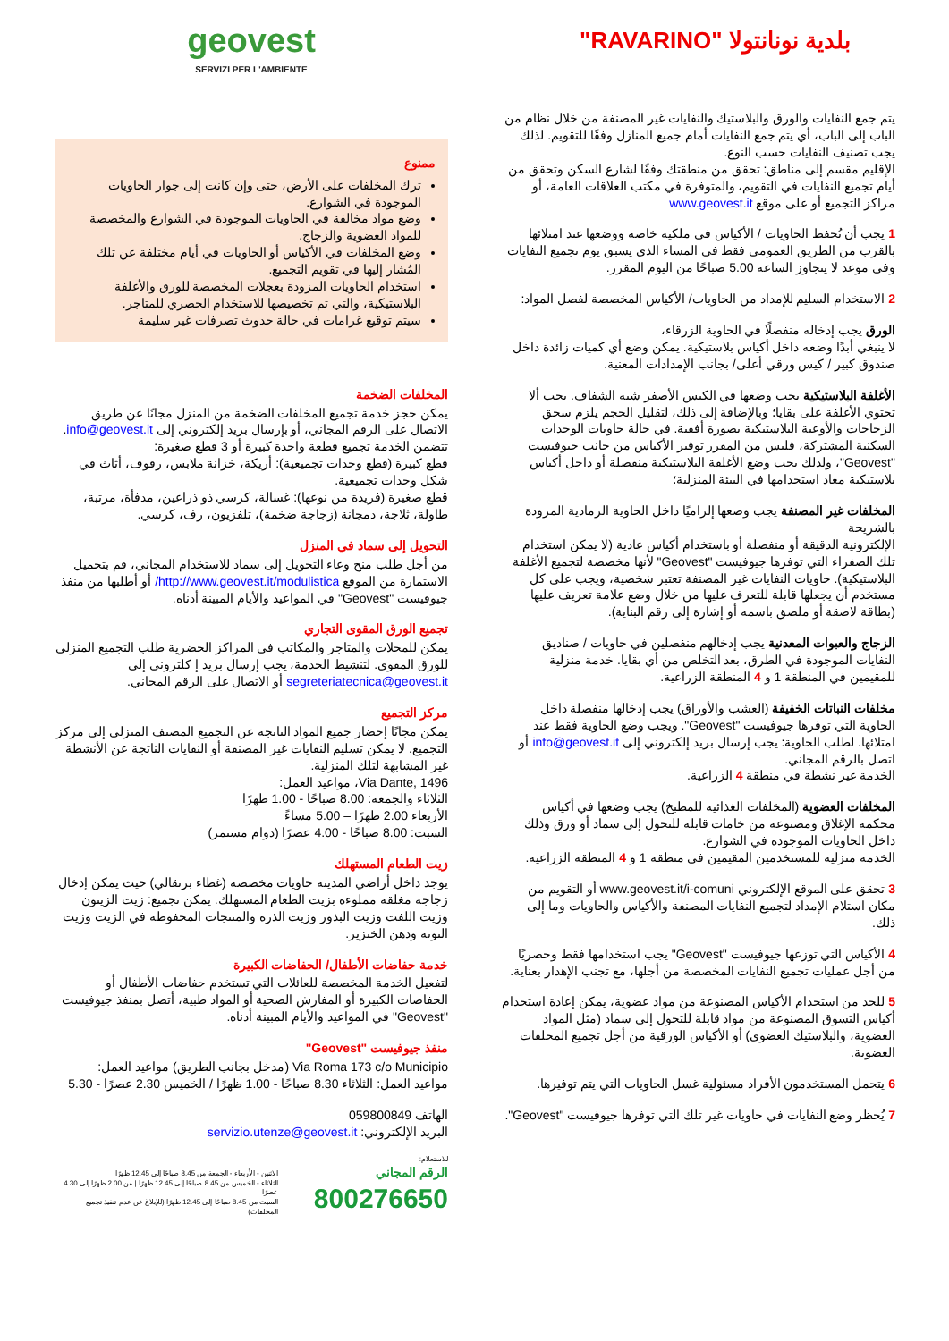بلدية نونانتولا "RAVARINO"
يتم جمع النفايات والورق والبلاستيك والنفايات غير المصنفة من خلال نظام من الباب إلى الباب، أي يتم جمع النفايات أمام جميع المنازل وفقًا للتقويم. لذلك يجب تصنيف النفايات حسب النوع.
الإقليم مقسم إلى مناطق: تحقق من منطقتك وفقًا لشارع السكن وتحقق من أيام تجميع النفايات في التقويم، والمتوفرة في مكتب العلاقات العامة، أو مراكز التجميع أو على موقع www.geovest.it
1 يجب أن تُحفظ الحاويات / الأكياس في ملكية خاصة ووضعها عند امتلائها بالقرب من الطريق العمومي فقط في المساء الذي يسبق يوم تجميع النفايات وفي موعد لا يتجاوز الساعة 5.00 صباحًا من اليوم المقرر.
2 الاستخدام السليم للإمداد من الحاويات/ الأكياس المخصصة لفصل المواد:
الورق يجب إدخاله منفصلًا في الحاوية الزرقاء،
لا ينبغي أبدًا وضعه داخل أكياس بلاستيكية. يمكن وضع أي كميات زائدة داخل صندوق كبير / كيس ورقي أعلى/ بجانب الإمدادات المعنية.
الأغلفة البلاستيكية يجب وضعها في الكيس الأصفر شبه الشفاف. يجب ألا تحتوي الأغلفة على بقايا؛ وبالإضافة إلى ذلك، لتقليل الحجم يلزم سحق الزجاجات والأوعية البلاستيكية بصورة أفقية. في حالة حاويات الوحدات السكنية المشتركة، فليس من المقرر توفير الأكياس من جانب جيوفيست "Geovest"، ولذلك يجب وضع الأغلفة البلاستيكية منفصلة أو داخل أكياس بلاستيكية معاد استخدامها في البيئة المنزلية؛
المخلفات غير المصنفة يجب وضعها إلزاميًا داخل الحاوية الرمادية المزودة بالشريحة
الإلكترونية الدقيقة أو منفصلة أو باستخدام أكياس عادية (لا يمكن استخدام تلك الصفراء التي توفرها جيوفيست "Geovest" لأنها مخصصة لتجميع الأغلفة البلاستيكية). حاويات النفايات غير المصنفة تعتبر شخصية، ويجب على كل مستخدم أن يجعلها قابلة للتعرف عليها من خلال وضع علامة تعريف عليها (بطاقة لاصقة أو ملصق باسمه أو إشارة إلى رقم البناية).
الزجاج والعبوات المعدنية يجب إدخالهم منفصلين في حاويات / صناديق النفايات الموجودة في الطرق، بعد التخلص من أي بقايا. خدمة منزلية للمقيمين في المنطقة 1 و 4 المنطقة الزراعية.
مخلفات النباتات الخفيفة (العشب والأوراق) يجب إدخالها منفصلة داخل الحاوية التي توفرها جيوفيست "Geovest". ويجب وضع الحاوية فقط عند امتلائها. لطلب الحاوية: يجب إرسال بريد إلكتروني إلى info@geovest.it أو اتصل بالرقم المجاني.
الخدمة غير نشطة في منطقة 4 الزراعية.
المخلفات العضوية (المخلفات الغذائية للمطبخ) يجب وضعها في أكياس محكمة الإغلاق ومصنوعة من خامات قابلة للتحول إلى سماد أو ورق وذلك داخل الحاويات الموجودة في الشوارع.
الخدمة منزلية للمستخدمين المقيمين في منطقة 1 و 4 المنطقة الزراعية.
3 تحقق على الموقع الإلكتروني www.geovest.it/i-comuni أو التقويم من مكان استلام الإمداد لتجميع النفايات المصنفة والأكياس والحاويات وما إلى ذلك.
4 الأكياس التي توزعها جيوفيست "Geovest" يجب استخدامها فقط وحصريًا من أجل عمليات تجميع النفايات المخصصة من أجلها، مع تجنب الإهدار بعناية.
5 للحد من استخدام الأكياس المصنوعة من مواد عضوية، يمكن إعادة استخدام أكياس التسوق المصنوعة من مواد قابلة للتحول إلى سماد (مثل المواد العضوية، والبلاستيك العضوي) أو الأكياس الورقية من أجل تجميع المخلفات العضوية.
6 يتحمل المستخدمون الأفراد مسئولية غسل الحاويات التي يتم توفيرها.
7 يُحظر وضع النفايات في حاويات غير تلك التي توفرها جيوفيست "Geovest".
geovest
SERVIZI PER L'AMBIENTE
ممنوع
ترك المخلفات على الأرض، حتى وإن كانت إلى جوار الحاويات الموجودة في الشوارع.
وضع مواد مخالفة في الحاويات الموجودة في الشوارع والمخصصة للمواد العضوية والزجاج.
وضع المخلفات في الأكياس أو الحاويات في أيام مختلفة عن تلك المُشار إليها في تقويم التجميع.
استخدام الحاويات المزودة بعجلات المخصصة للورق والأغلفة البلاستيكية، والتي تم تخصيصها للاستخدام الحصري للمتاجر.
سيتم توقيع غرامات في حالة حدوث تصرفات غير سليمة
المخلفات الضخمة
يمكن حجز خدمة تجميع المخلفات الضخمة من المنزل مجانًا عن طريق الاتصال على الرقم المجاني، أو بإرسال بريد إلكتروني إلى info@geovest.it.
تتضمن الخدمة تجميع قطعة واحدة كبيرة أو 3 قطع صغيرة:
قطع كبيرة (قطع وحدات تجميعية): أريكة، خزانة ملابس، رفوف، أثاث في شكل وحدات تجميعية.
قطع صغيرة (فريدة من نوعها): غسالة، كرسي ذو ذراعين، مدفأة، مرتبة، طاولة، ثلاجة، دمجانة (زجاجة ضخمة)، تلفزيون، رف، كرسي.
التحويل إلى سماد في المنزل
من أجل طلب منح وعاء التحويل إلى سماد للاستخدام المجاني، قم بتحميل الاستمارة من الموقع http://www.geovest.it/modulistica/ أو أطلبها من منفذ جيوفيست "Geovest" في المواعيد والأيام المبينة أدناه.
تجميع الورق المقوى التجاري
يمكن للمحلات والمتاجر والمكاتب في المراكز الحضرية طلب التجميع المنزلي للورق المقوى. لتنشيط الخدمة، يجب إرسال بريد إ كلتروني إلى segreteriatecnica@geovest.it أو الاتصال على الرقم المجاني.
مركز التجميع
يمكن مجانًا إحضار جميع المواد الناتجة عن التجميع المصنف المنزلي إلى مركز التجميع. لا يمكن تسليم النفايات غير المصنفة أو النفايات الناتجة عن الأنشطة غير المشابهة لتلك المنزلية.
Via Dante, 1496، مواعيد العمل:
الثلاثاء والجمعة: 8.00 صباحًا - 1.00 ظهرًا
الأربعاء 2.00 ظهرًا – 5.00 مساءً
السبت: 8.00 صباحًا - 4.00 عصرًا (دوام مستمر)
زيت الطعام المستهلك
يوجد داخل أراضي المدينة حاويات مخصصة (غطاء برتقالي) حيث يمكن إدخال زجاجة مغلقة مملوءة بزيت الطعام المستهلك. يمكن تجميع: زيت الزيتون وزيت اللفت وزيت البذور وزيت الذرة والمنتجات المحفوظة في الزيت وزيت التونة ودهن الخنزير.
خدمة حفاضات الأطفال/ الحفاضات الكبيرة
لتفعيل الخدمة المخصصة للعائلات التي تستخدم حفاضات الأطفال أو الحفاضات الكبيرة أو المفارش الصحية أو المواد طبية، أتصل بمنفذ جيوفيست "Geovest" في المواعيد والأيام المبينة أدناه.
منفذ جيوفيست "Geovest"
Via Roma 173 c/o Municipio (مدخل بجانب الطريق) مواعيد العمل:
مواعيد العمل: الثلاثاء 8.30 صباحًا - 1.00 ظهرًا / الخميس 2.30 عصرًا - 5.30
الهاتف 059800849
البريد الإلكتروني: servizio.utenze@geovest.it
للاستعلام:
الرقم المجاني
800276650
الاثنين - الأربعاء - الجمعة من 8.45 صباحًا إلى 12.45 ظهرًا
الثلاثاء - الخميس من 8.45 صباحًا إلى 12.45 ظهرًا | من 2.00 ظهرًا إلى 4.30 عصرًا
السبت من 8.45 صباحًا إلى 12.45 ظهرًا (للإبلاغ عن عدم تنفيذ تجميع المخلفات)